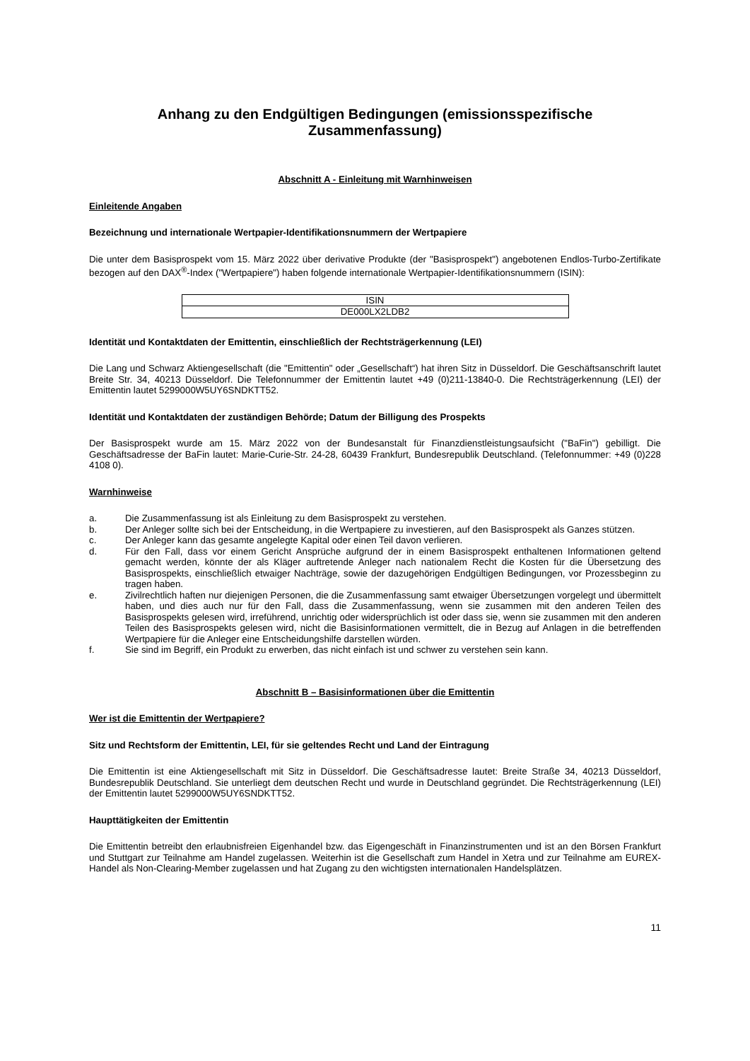Anhang zu den Endgültigen Bedingungen (emissionsspezifische Zusammenfassung)
Abschnitt A - Einleitung mit Warnhinweisen
Einleitende Angaben
Bezeichnung und internationale Wertpapier-Identifikationsnummern der Wertpapiere
Die unter dem Basisprospekt vom 15. März 2022 über derivative Produkte (der "Basisprospekt") angebotenen Endlos-Turbo-Zertifikate bezogen auf den DAX<sup>®</sup>-Index ("Wertpapiere") haben folgende internationale Wertpapier-Identifikationsnummern (ISIN):
| ISIN |
| --- |
| DE000LX2LDB2 |
Identität und Kontaktdaten der Emittentin, einschließlich der Rechtsträgerkennung (LEI)
Die Lang und Schwarz Aktiengesellschaft (die "Emittentin" oder „Gesellschaft“) hat ihren Sitz in Düsseldorf. Die Geschäftsanschrift lautet Breite Str. 34, 40213 Düsseldorf. Die Telefonnummer der Emittentin lautet +49 (0)211-13840-0. Die Rechtsträgerkennung (LEI) der Emittentin lautet 5299000W5UY6SNDKTT52.
Identität und Kontaktdaten der zuständigen Behörde; Datum der Billigung des Prospekts
Der Basisprospekt wurde am 15. März 2022 von der Bundesanstalt für Finanzdienstleistungsaufsicht ("BaFin") gebilligt. Die Geschäftsadresse der BaFin lautet: Marie-Curie-Str. 24-28, 60439 Frankfurt, Bundesrepublik Deutschland. (Telefonnummer: +49 (0)228 4108 0).
Warnhinweise
a. Die Zusammenfassung ist als Einleitung zu dem Basisprospekt zu verstehen.
b. Der Anleger sollte sich bei der Entscheidung, in die Wertpapiere zu investieren, auf den Basisprospekt als Ganzes stützen.
c. Der Anleger kann das gesamte angelegte Kapital oder einen Teil davon verlieren.
d. Für den Fall, dass vor einem Gericht Ansprüche aufgrund der in einem Basisprospekt enthaltenen Informationen geltend gemacht werden, könnte der als Kläger auftretende Anleger nach nationalem Recht die Kosten für die Übersetzung des Basisprospekts, einschließlich etwaiger Nachträge, sowie der dazugehörigen Endgültigen Bedingungen, vor Prozessbeginn zu tragen haben.
e. Zivilrechtlich haften nur diejenigen Personen, die die Zusammenfassung samt etwaiger Übersetzungen vorgelegt und übermittelt haben, und dies auch nur für den Fall, dass die Zusammenfassung, wenn sie zusammen mit den anderen Teilen des Basisprospekts gelesen wird, irreführend, unrichtig oder widersprüchlich ist oder dass sie, wenn sie zusammen mit den anderen Teilen des Basisprospekts gelesen wird, nicht die Basisinformationen vermittelt, die in Bezug auf Anlagen in die betreffenden Wertpapiere für die Anleger eine Entscheidungshilfe darstellen würden.
f. Sie sind im Begriff, ein Produkt zu erwerben, das nicht einfach ist und schwer zu verstehen sein kann.
Abschnitt B – Basisinformationen über die Emittentin
Wer ist die Emittentin der Wertpapiere?
Sitz und Rechtsform der Emittentin, LEI, für sie geltendes Recht und Land der Eintragung
Die Emittentin ist eine Aktiengesellschaft mit Sitz in Düsseldorf. Die Geschäftsadresse lautet: Breite Straße 34, 40213 Düsseldorf, Bundesrepublik Deutschland. Sie unterliegt dem deutschen Recht und wurde in Deutschland gegründet. Die Rechtsträgerkennung (LEI) der Emittentin lautet 5299000W5UY6SNDKTT52.
Haupttätigkeiten der Emittentin
Die Emittentin betreibt den erlaubnisfreien Eigenhandel bzw. das Eigengeschäft in Finanzinstrumenten und ist an den Börsen Frankfurt und Stuttgart zur Teilnahme am Handel zugelassen. Weiterhin ist die Gesellschaft zum Handel in Xetra und zur Teilnahme am EUREX-Handel als Non-Clearing-Member zugelassen und hat Zugang zu den wichtigsten internationalen Handelsplätzen.
11